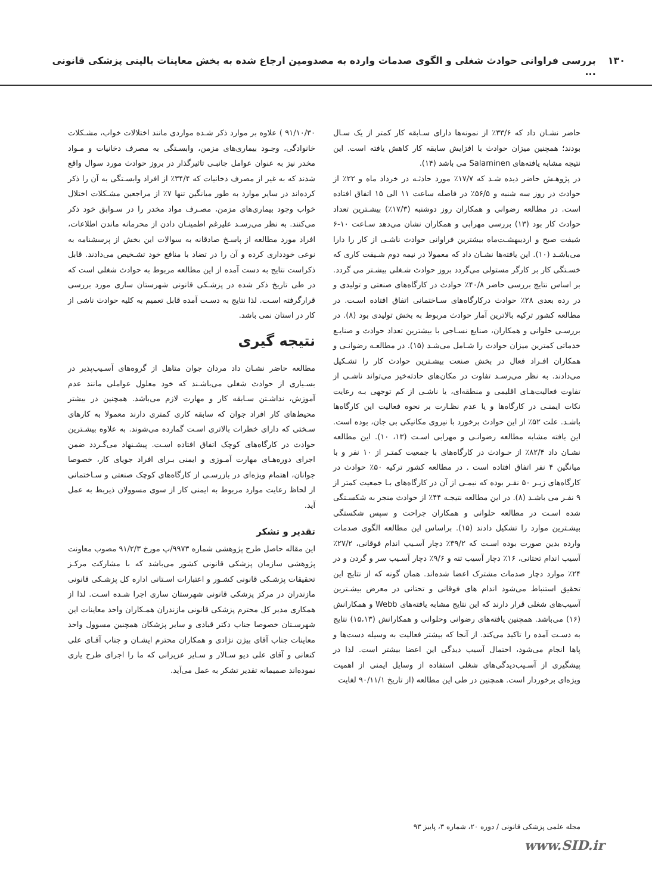۱۳۰ بررسی فراوانی حوادث شغلی و الگوی صدمات وارده به مصدومین ارجاع شده به بخش معاینات بالینی پزشکی قانونی ...
حاضر نشـان داد که ۳۳/۶٪ از نمونه‌ها دارای سـابقه کار کمتر از یک سـال بودند؛ همچنین میزان حوادث با افزایش سابقه کار کاهش یافته است. این نتیجه مشابه یافته‌های Salaminen می باشد (۱۴).
در پژوهـش حاضر دیده شـد که ۱۷/۷٪ مورد حادثـه در خرداد ماه و ۲۲٪ از حوادث در روز سه شنبه و ۵۶/۵٪ در فاصله ساعت ۱۱ الی ۱۵ اتفاق افتاده است. در مطالعه رضوانی و همکاران روز دوشنبه (۱۷/۳٪) بیشـترین تعداد حوادث کار بود (۱۳) بررسی مهرابی و همکاران نشان می‌دهد سـاعت ۱۰-۶ شیفت صبح و اردیبهشـت‌ماه بیشترین فراوانی حوادث ناشـی از کار را دارا می‌باشـد (۱۰). این یافته‌ها نشـان داد که معمولا در نیمه دوم شـیفت کاری که خسـتگی کار بر کارگر مستولی می‌گردد بروز حوادث شـغلی بیشـتر می گردد. بر اساس نتایج بررسی حاضر ۴۰/۸٪ حوادث در کارگاه‌های صنعتی و تولیدی و در رده بعدی ۲۸٪ حوادث درکارگاه‌های سـاختمانی اتفاق افتاده اسـت. در مطالعه کشور ترکیه بالاترین آمار حوادث مربوط به بخش تولیدی بود (۸). در بررسـی حلوانی و همکاران، صنایع نسـاجی با بیشترین تعداد حوادث و صنایـع خدماتی کمترین میزان حوادث را شـامل می‌شـد (۱۵). در مطالعـه رضوانـی و همکاران افـراد فعال در بخش صنعت بیشـترین حوادث کار را تشـکیل می‌دادند. به نظر می‌رسـد تفاوت در مکان‌های حادثه‌خیز می‌تواند ناشـی از تفاوت فعالیت‌هـای اقلیمی و منطقه‌ای، یا ناشـی از کم توجهی بـه رعایت نکات ایمنـی در کارگاه‌ها و یا عدم نظـارت بر نحوه فعالیت این کارگاه‌ها باشـد. علت ۵۲٪ از این حوادث برخورد با نیروی مکانیکی بی جان، بوده است. این یافته مشابه مطالعه رضوانـی و مهرابی اسـت (۱۳، ۱۰). این مطالعه نشـان داد ۸۲/۴٪ از حـوادث در کارگاه‌های با جمعیت کمتـر از ۱۰ نفر و با میانگین ۴ نفر اتفاق افتاده است . در مطالعه کشور ترکیه ۵۰٪ حوادث در کارگاه‌های زیـر ۵۰ نفـر بوده که نیمـی از آن در کارگاه‌های بـا جمعیت کمتر از ۹ نفـر می باشـد (۸). در این مطالعه نتیجـه ۴۴٪ از حوادث منجر به شکسـتگی شده اسـت در مطالعه حلوانی و همکاران جراحت و سپس شکستگی بیشـترین موارد را تشکیل دادند (۱۵). براساس این مطالعه الگوی صدمات وارده بدین صورت بوده اسـت که ۳۹/۲٪ دچار آسـیب اندام فوقانی، ۲۷/۲٪ آسیب اندام تحتانی، ۱۶٪ دچار آسیب تنه و ۹/۶٪ دچار آسـیب سر و گردن و در ۲۴٪ موارد دچار صدمات مشترک اعضا شده‌اند. همان گونه که از نتایج این تحقیق استنباط می‌شود اندام های فوقانی و تحتانی در معرض بیشـترین آسیب‌های شغلی قرار دارند که این نتایج مشابه یافته‌های Webb و همکارانش (۱۶) می‌باشد. همچنین یافته‌های رضوانی وحلوانی و همکارانش (۱۵،۱۳) نتایج به دسـت آمده را تاکید می‌کند. از آنجا که بیشتر فعالیت به وسیله دست‌ها و پاها انجام می‌شود، احتمال آسیب دیدگی این اعضا بیشتر است. لذا در پیشگیری از آسـیب‌دیدگی‌های شغلی استفاده از وسایل ایمنی از اهمیت ویژه‌ای برخوردار است. همچنین در طی این مطالعه (از تاریخ ۹۰/۱۱/۱ لغایت
۹۱/۱۰/۳۰ ) علاوه بر موارد ذکر شـده مواردی مانند اختلالات خواب، مشـکلات خانوادگی، وجـود بیماری‌های مزمن، وابسـتگی به مصرف دخانیات و مـواد مخدر نیز به عنوان عوامل جانبـی تاثیرگذار در بروز حوادث مورد سوال واقع شدند که به غیر از مصرف دخانیات که ۳۴/۴٪ از افراد وابسـتگی به آن را ذکر کرده‌اند در سایر موارد به طور میانگین تنها ۷٪ از مراجعین مشـکلات اختلال خواب وجود بیماری‌های مزمن، مصـرف مواد مخدر را در سـوابق خود ذکر می‌کنند. به نظر می‌رسـد علیرغم اطمینـان دادن از محرمانه ماندن اطلاعات، افراد مورد مطالعه از پاسـخ صادقانه به سوالات این بخش از پرسشنامه به نوعی خودداری کرده و آن را در تضاد با منافع خود تشـخیص می‌دادند. قابل ذکراست نتایج به دست آمده از این مطالعه مربوط به حوادث شغلی است که در طی تاریخ ذکر شده در پزشـکی قانونی شهرستان ساری مورد بررسی قرارگرفته اسـت. لذا نتایج به دسـت آمده قابل تعمیم به کلیه حوادث ناشی از کار در استان نمی باشد.
نتیجه گیری
مطالعه حاضر نشـان داد مردان جوان متاهل از گروه‌های آسـیب‌پذیر در بسـیاری از حوادث شغلی می‌باشـند که خود معلول عواملی مانند عدم آموزش، نداشـتن سـابقه کار و مهارت لازم می‌باشد. همچنین در بیشتر محیط‌های کار افراد جوان که سابقه کاری کمتری دارند معمولا به کارهای سـختی که دارای خطرات بالاتری اسـت گمارده می‌شوند. به علاوه بیشـترین حوادث در کارگاه‌های کوچک اتفاق افتاده اسـت. پیشـنهاد می‌گـردد ضمن اجرای دوره‌هـای مهارت آمـوزی و ایمنی بـرای افراد جویای کار، خصوصا جوانان، اهتمام ویژه‌ای در بازرسـی از کارگاه‌های کوچک صنعتی و سـاختمانی از لحاظ رعایت موارد مربوط به ایمنی کار از سوی مسوولان ذیربط به عمل آید.
تقدیر و تشکر
این مقاله حاصل طرح پژوهشی شماره ۹۹۷۳/پ مورخ ۹۱/۲/۳ مصوب معاونت پژوهشی سازمان پزشکی قانونی کشور می‌باشد که با مشارکت مرکـز تحقیقات پزشـکی قانونی کشـور و اعتبارات اسـتانی اداره کل پزشـکی قانونی مازندران در مرکز پزشکی قانونی شهرستان ساری اجرا شـده اسـت. لذا از همکاری مدیر کل محترم پزشکی قانونی مازندران همـکاران واحد معاینات این شهرسـتان خصوصا جناب دکتر قبادی و سایر پزشکان همچنین مسوول واحد معاینات جناب آقای بیژن نژادی و همکاران محترم ایشـان و جناب آقـای علی کنعانی و آقای علی دیو سـالار و سـایر عزیزانی که ما را اجرای طرح یاری نموده‌اند صمیمانه تقدیر تشکر به عمل می‌آید.
مجله علمی پزشکی قانونی / دوره ۲۰، شماره ۳، پاییز ۹۳
www.SID.ir